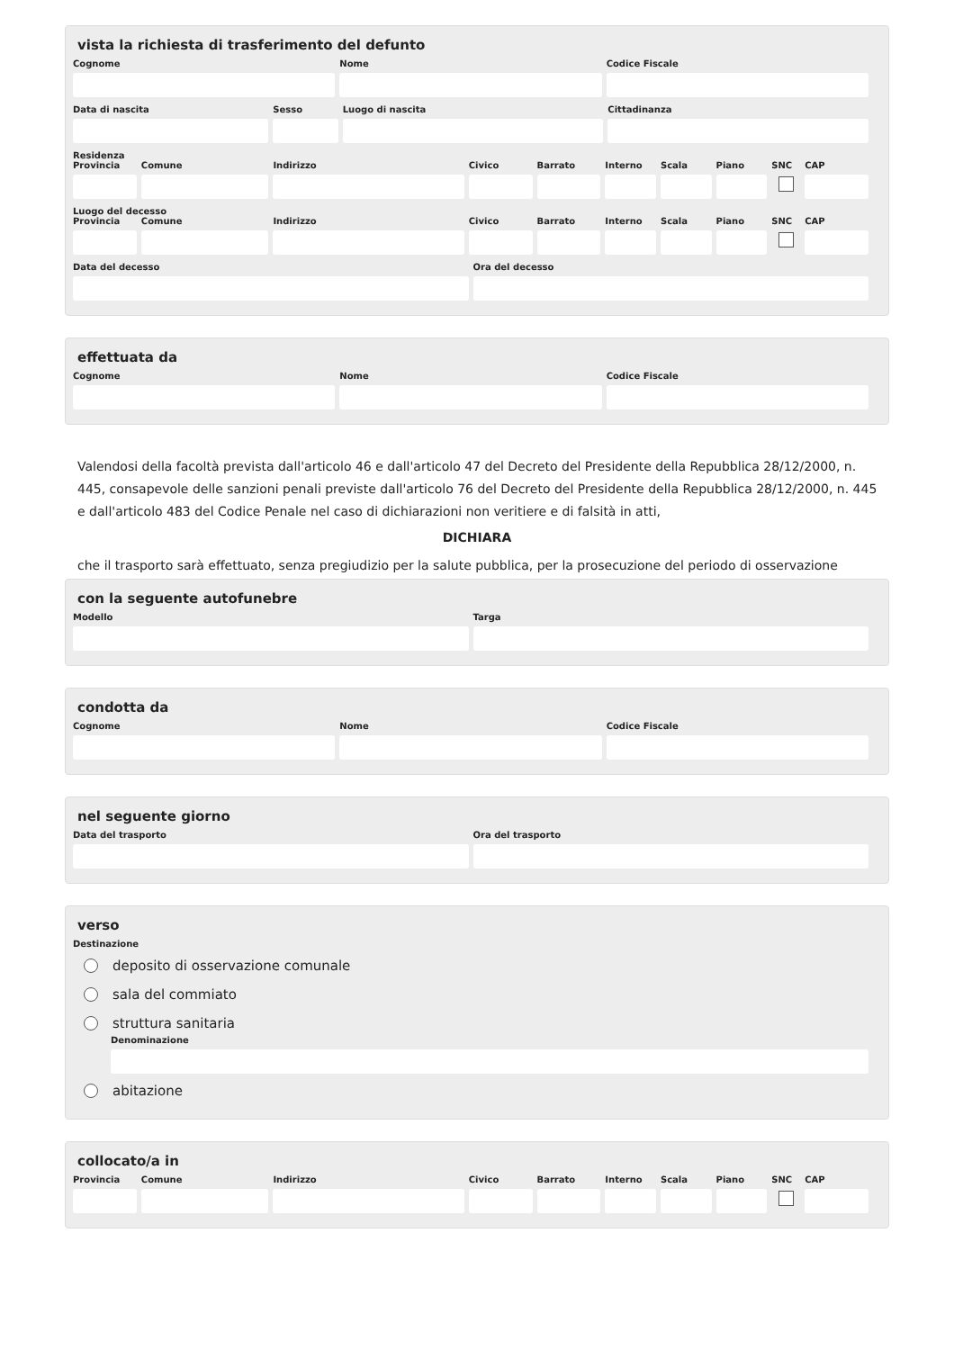vista la richiesta di trasferimento del defunto
Cognome Nome Codice Fiscale
Data di nascita Sesso Luogo di nascita Cittadinanza
Residenza
Provincia Comune Indirizzo Civico Barrato Interno Scala Piano SNC CAP
Luogo del decesso
Provincia Comune Indirizzo Civico Barrato Interno Scala Piano SNC CAP
Data del decesso Ora del decesso
effettuata da
Cognome Nome Codice Fiscale
Valendosi della facoltà prevista dall'articolo 46 e dall'articolo 47 del Decreto del Presidente della Repubblica 28/12/2000, n. 445, consapevole delle sanzioni penali previste dall'articolo 76 del Decreto del Presidente della Repubblica 28/12/2000, n. 445 e dall'articolo 483 del Codice Penale nel caso di dichiarazioni non veritiere e di falsità in atti,
DICHIARA
che il trasporto sarà effettuato, senza pregiudizio per la salute pubblica, per la prosecuzione del periodo di osservazione
con la seguente autofunebre
Modello Targa
condotta da
Cognome Nome Codice Fiscale
nel seguente giorno
Data del trasporto Ora del trasporto
verso
Destinazione
deposito di osservazione comunale
sala del commiato
struttura sanitaria
Denominazione
abitazione
collocato/a in
Provincia Comune Indirizzo Civico Barrato Interno Scala Piano SNC CAP